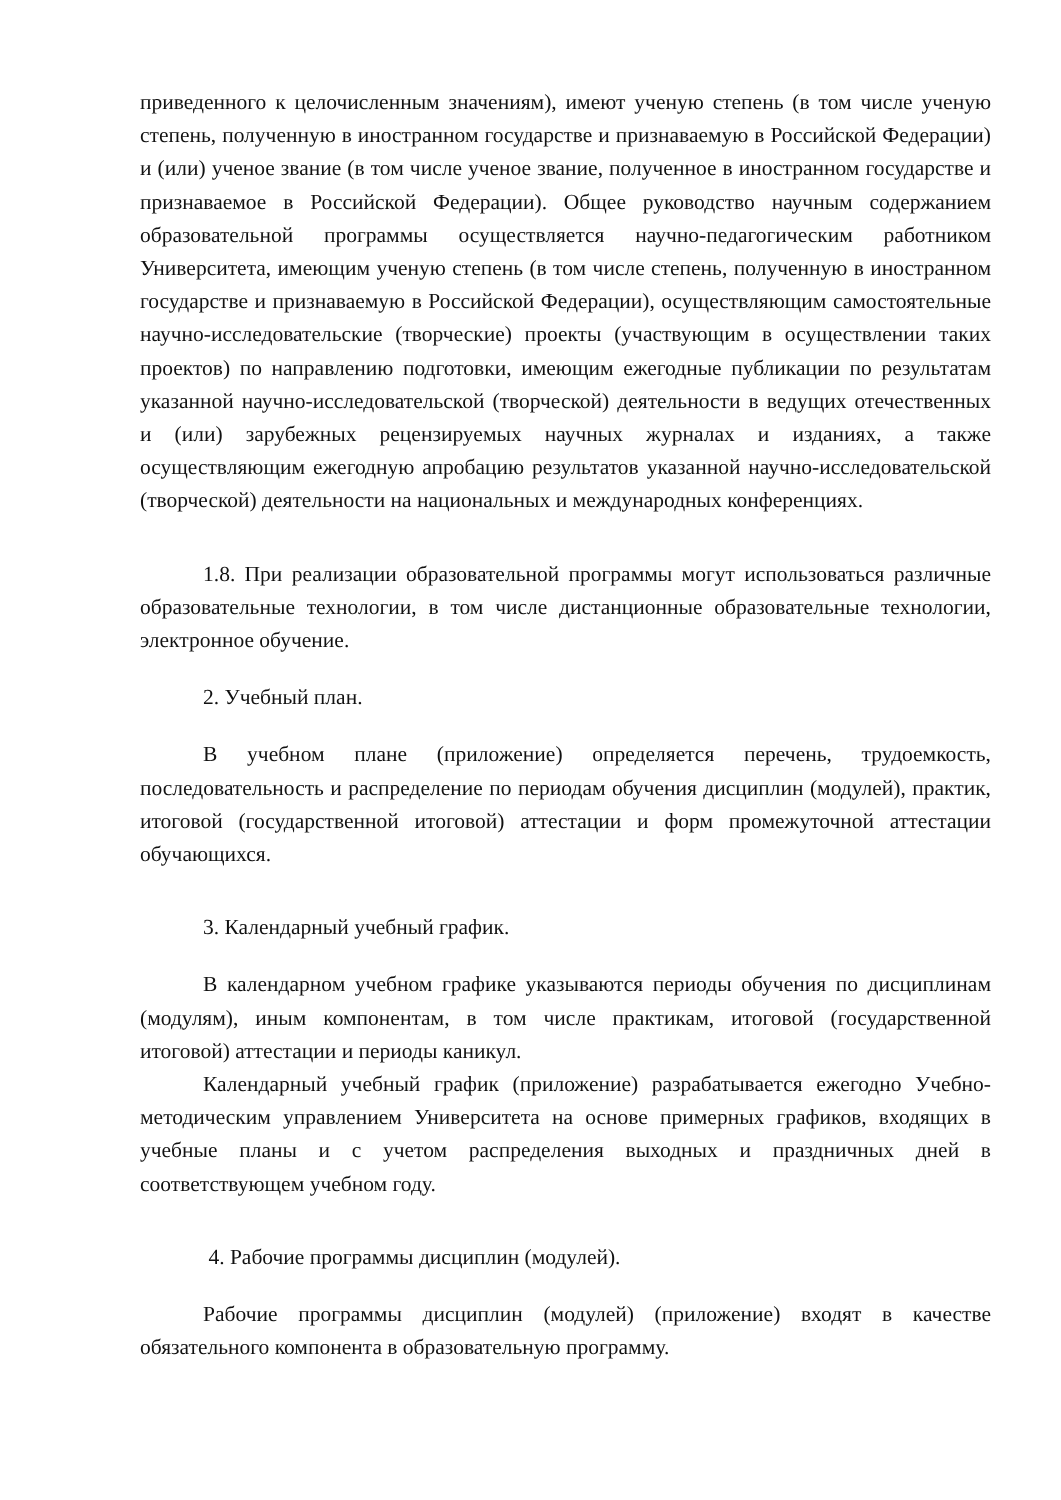приведенного к целочисленным значениям), имеют ученую степень (в том числе ученую степень, полученную в иностранном государстве и признаваемую в Российской Федерации) и (или) ученое звание (в том числе ученое звание, полученное в иностранном государстве и признаваемое в Российской Федерации). Общее руководство научным содержанием образовательной программы осуществляется научно-педагогическим работником Университета, имеющим ученую степень (в том числе степень, полученную в иностранном государстве и признаваемую в Российской Федерации), осуществляющим самостоятельные научно-исследовательские (творческие) проекты (участвующим в осуществлении таких проектов) по направлению подготовки, имеющим ежегодные публикации по результатам указанной научно-исследовательской (творческой) деятельности в ведущих отечественных и (или) зарубежных рецензируемых научных журналах и изданиях, а также осуществляющим ежегодную апробацию результатов указанной научно-исследовательской (творческой) деятельности на национальных и международных конференциях.
1.8. При реализации образовательной программы могут использоваться различные образовательные технологии, в том числе дистанционные образовательные технологии, электронное обучение.
2. Учебный план.
В учебном плане (приложение) определяется перечень, трудоемкость, последовательность и распределение по периодам обучения дисциплин (модулей), практик, итоговой (государственной итоговой) аттестации и форм промежуточной аттестации обучающихся.
3. Календарный учебный график.
В календарном учебном графике указываются периоды обучения по дисциплинам (модулям), иным компонентам, в том числе практикам, итоговой (государственной итоговой) аттестации и периоды каникул.
Календарный учебный график (приложение) разрабатывается ежегодно Учебно-методическим управлением Университета на основе примерных графиков, входящих в учебные планы и с учетом распределения выходных и праздничных дней в соответствующем учебном году.
4. Рабочие программы дисциплин (модулей).
Рабочие программы дисциплин (модулей) (приложение) входят в качестве обязательного компонента в образовательную программу.